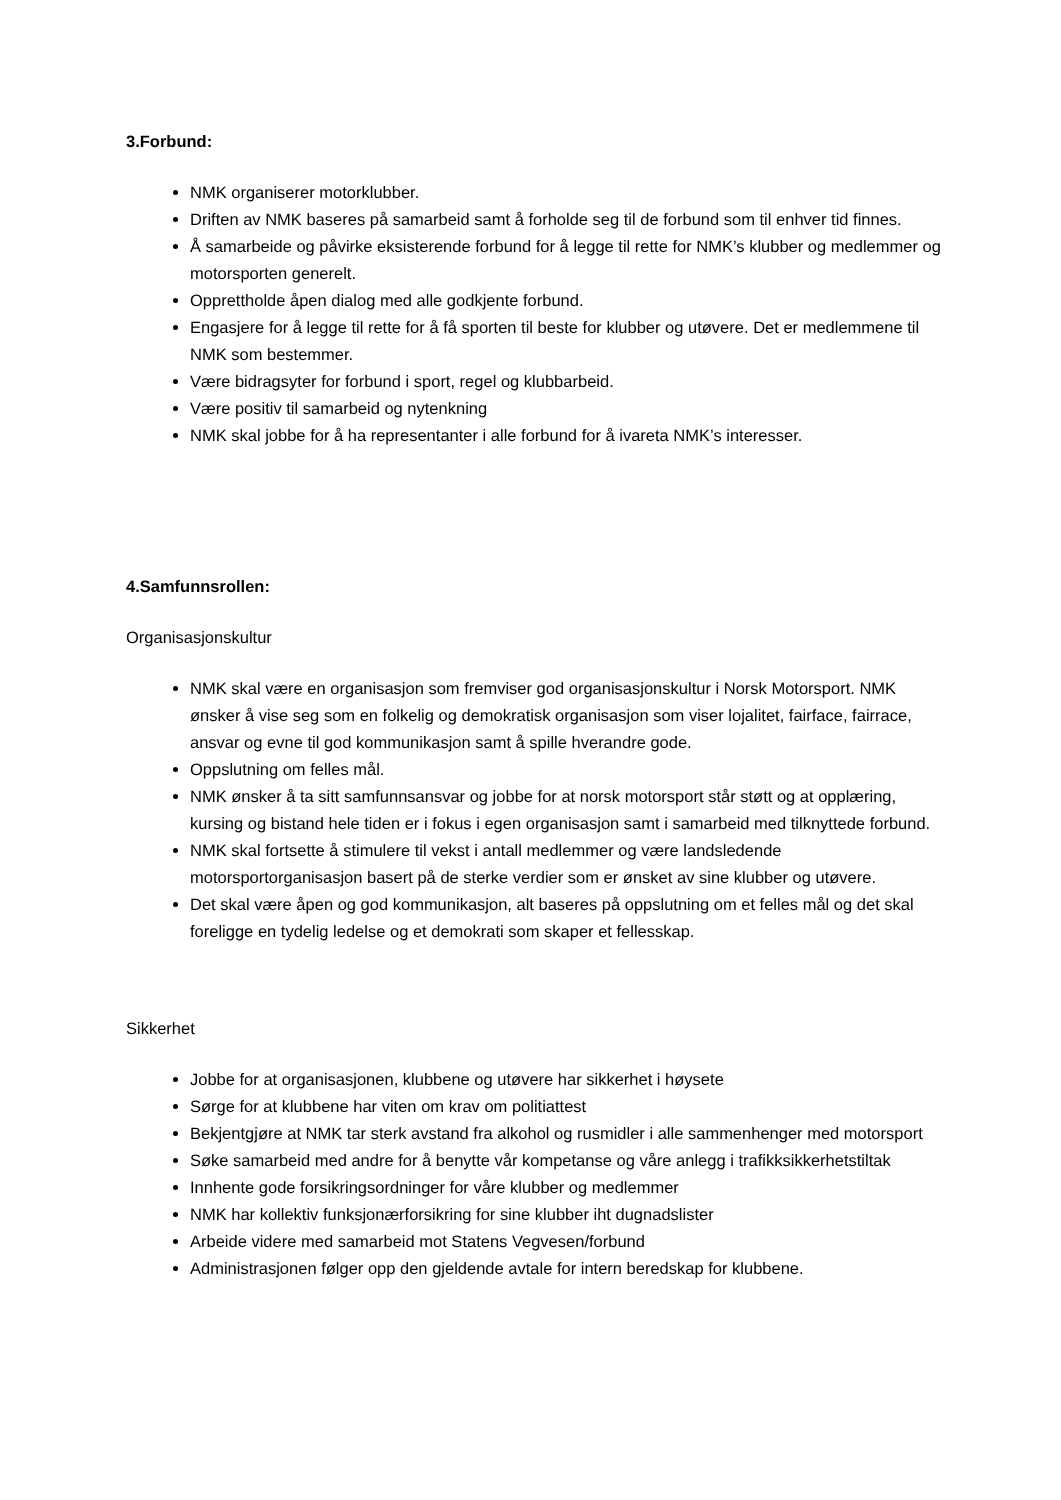3.Forbund:
NMK organiserer motorklubber.
Driften av NMK baseres på samarbeid samt å forholde seg til de forbund som til enhver tid finnes.
Å samarbeide og påvirke eksisterende forbund for å legge til rette for NMK’s klubber og medlemmer og motorsporten generelt.
Opprettholde åpen dialog med alle godkjente forbund.
Engasjere for å legge til rette for å få sporten til beste for klubber og utøvere. Det er medlemmene til NMK som bestemmer.
Være bidragsyter for forbund i sport, regel og klubbarbeid.
Være positiv til samarbeid og nytenkning
NMK skal jobbe for å ha representanter i alle forbund for å ivareta NMK’s interesser.
4.Samfunnsrollen:
Organisasjonskultur
NMK skal være en organisasjon som fremviser god organisasjonskultur i Norsk Motorsport. NMK ønsker å vise seg som en folkelig og demokratisk organisasjon som viser lojalitet, fairface, fairrace, ansvar og evne til god kommunikasjon samt å spille hverandre gode.
Oppslutning om felles mål.
NMK ønsker å ta sitt samfunnsansvar og jobbe for at norsk motorsport står støtt og at opplæring, kursing og bistand hele tiden er i fokus i egen organisasjon samt i samarbeid med tilknyttede forbund.
NMK skal fortsette å stimulere til vekst i antall medlemmer og være landsledende motorsportorganisasjon basert på de sterke verdier som er ønsket av sine klubber og utøvere.
Det skal være åpen og god kommunikasjon, alt baseres på oppslutning om et felles mål og det skal foreligge en tydelig ledelse og et demokrati som skaper et fellesskap.
Sikkerhet
Jobbe for at organisasjonen, klubbene og utøvere har sikkerhet i høysete
Sørge for at klubbene har viten om krav om politiattest
Bekjentgjøre at NMK tar sterk avstand fra alkohol og rusmidler i alle sammenhenger med motorsport
Søke samarbeid med andre for å benytte vår kompetanse og våre anlegg i trafikksikkerhetstiltak
Innhente gode forsikringsordninger for våre klubber og medlemmer
NMK har kollektiv funksjonærforsikring for sine klubber iht dugnadslister
Arbeide videre med samarbeid mot Statens Vegvesen/forbund
Administrasjonen følger opp den gjeldende avtale for intern beredskap for klubbene.